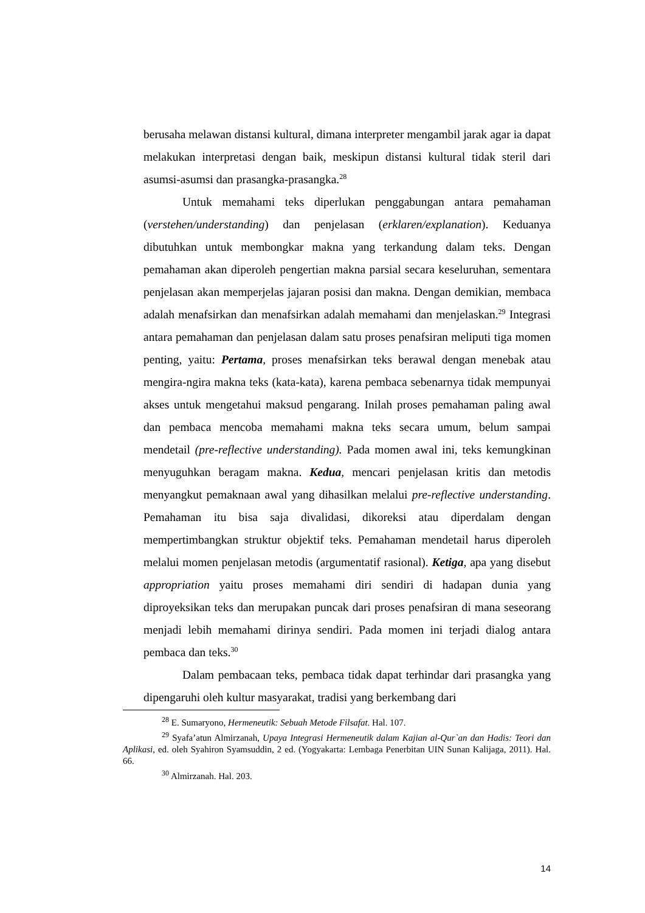berusaha melawan distansi kultural, dimana interpreter mengambil jarak agar ia dapat melakukan interpretasi dengan baik, meskipun distansi kultural tidak steril dari asumsi-asumsi dan prasangka-prasangka.<sup>28</sup>
Untuk memahami teks diperlukan penggabungan antara pemahaman (verstehen/understanding) dan penjelasan (erklaren/explanation). Keduanya dibutuhkan untuk membongkar makna yang terkandung dalam teks. Dengan pemahaman akan diperoleh pengertian makna parsial secara keseluruhan, sementara penjelasan akan memperjelas jajaran posisi dan makna. Dengan demikian, membaca adalah menafsirkan dan menafsirkan adalah memahami dan menjelaskan.<sup>29</sup> Integrasi antara pemahaman dan penjelasan dalam satu proses penafsiran meliputi tiga momen penting, yaitu: Pertama, proses menafsirkan teks berawal dengan menebak atau mengira-ngira makna teks (kata-kata), karena pembaca sebenarnya tidak mempunyai akses untuk mengetahui maksud pengarang. Inilah proses pemahaman paling awal dan pembaca mencoba memahami makna teks secara umum, belum sampai mendetail (pre-reflective understanding). Pada momen awal ini, teks kemungkinan menyuguhkan beragam makna. Kedua, mencari penjelasan kritis dan metodis menyangkut pemaknaan awal yang dihasilkan melalui pre-reflective understanding. Pemahaman itu bisa saja divalidasi, dikoreksi atau diperdalam dengan mempertimbangkan struktur objektif teks. Pemahaman mendetail harus diperoleh melalui momen penjelasan metodis (argumentatif rasional). Ketiga, apa yang disebut appropriation yaitu proses memahami diri sendiri di hadapan dunia yang diproyeksikan teks dan merupakan puncak dari proses penafsiran di mana seseorang menjadi lebih memahami dirinya sendiri. Pada momen ini terjadi dialog antara pembaca dan teks.<sup>30</sup>
Dalam pembacaan teks, pembaca tidak dapat terhindar dari prasangka yang dipengaruhi oleh kultur masyarakat, tradisi yang berkembang dari
<sup>28</sup> E. Sumaryono, Hermeneutik: Sebuah Metode Filsafat. Hal. 107.
<sup>29</sup> Syafa’atun Almirzanah, Upaya Integrasi Hermeneutik dalam Kajian al-Qur`an dan Hadis: Teori dan Aplikasi, ed. oleh Syahiron Syamsuddin, 2 ed. (Yogyakarta: Lembaga Penerbitan UIN Sunan Kalijaga, 2011). Hal. 66.
<sup>30</sup> Almirzanah. Hal. 203.
14